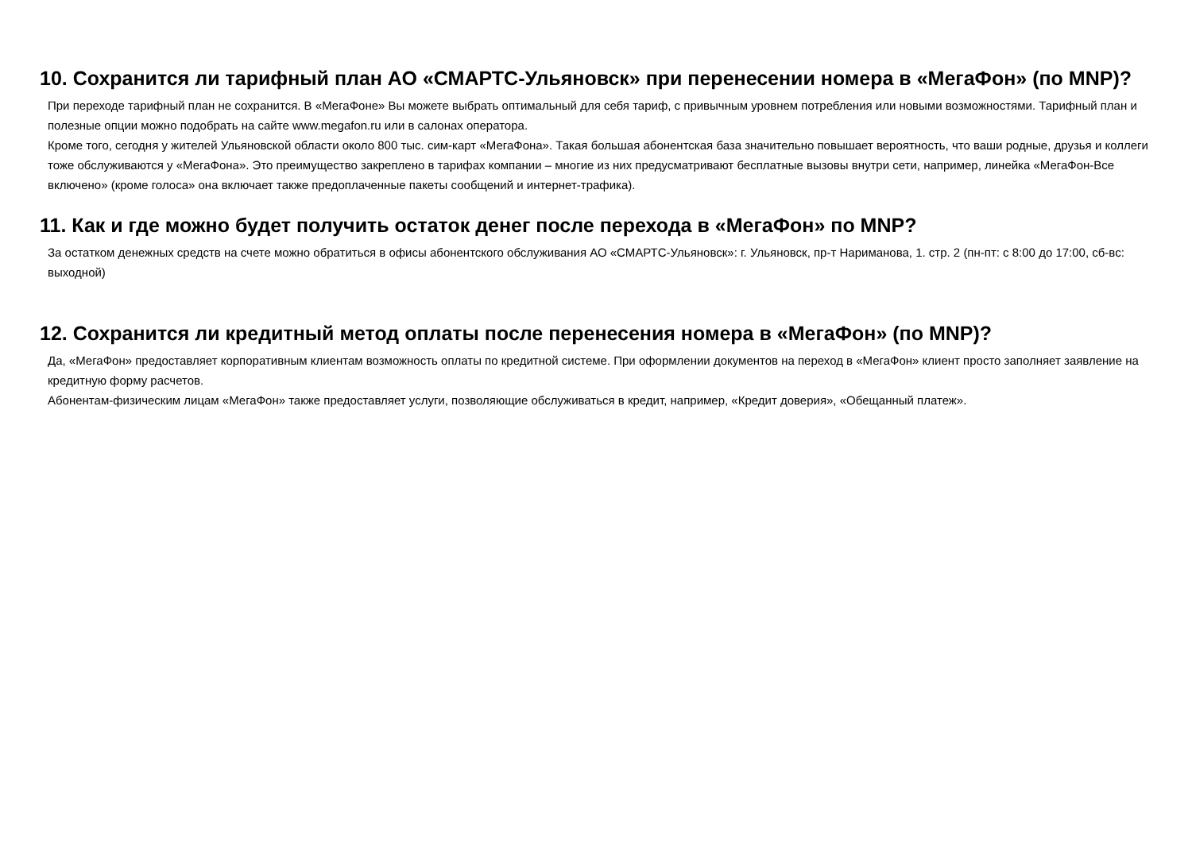10. Сохранится ли тарифный план АО «СМАРТС-Ульяновск» при перенесении номера в «МегаФон» (по MNP)?
При переходе тарифный план не сохранится. В «МегаФоне» Вы можете выбрать оптимальный для себя тариф, с привычным уровнем потребления или новыми возможностями. Тарифный план и полезные опции можно подобрать на сайте www.megafon.ru или в салонах оператора.
Кроме того, сегодня у жителей Ульяновской области около 800 тыс. сим-карт «МегаФона». Такая большая абонентская база значительно повышает вероятность, что ваши родные, друзья и коллеги тоже обслуживаются у «МегаФона». Это преимущество закреплено в тарифах компании – многие из них предусматривают бесплатные вызовы внутри сети, например, линейка «МегаФон-Все включено» (кроме голоса» она включает также предоплаченные пакеты сообщений и интернет-трафика).
11. Как и где можно будет получить остаток денег после перехода в «МегаФон» по MNP?
За остатком денежных средств на счете можно обратиться в офисы абонентского обслуживания АО «СМАРТС-Ульяновск»: г. Ульяновск, пр-т Нариманова, 1. стр. 2 (пн-пт: с 8:00 до 17:00, сб-вс: выходной)
12. Сохранится ли кредитный метод оплаты после перенесения номера в «МегаФон» (по MNP)?
Да, «МегаФон» предоставляет корпоративным клиентам возможность оплаты по кредитной системе. При оформлении документов на переход в «МегаФон» клиент просто заполняет заявление на кредитную форму расчетов.
Абонентам-физическим лицам «МегаФон» также предоставляет услуги, позволяющие обслуживаться в кредит, например, «Кредит доверия», «Обещанный платеж».